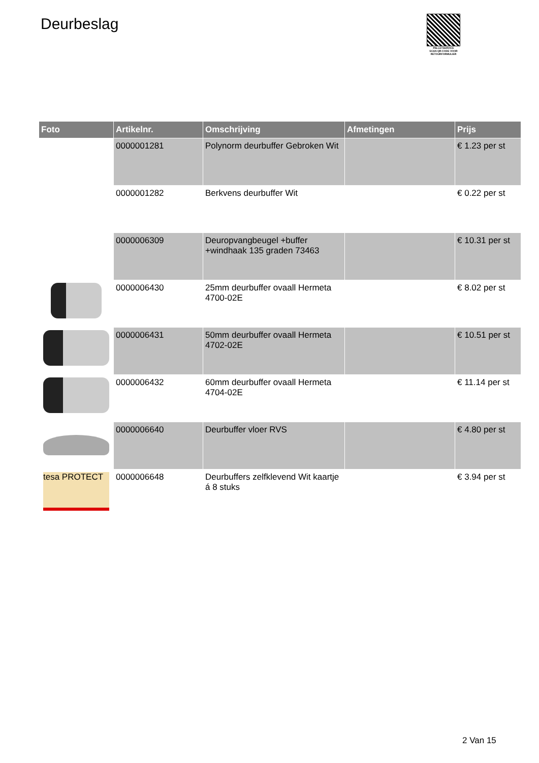Deurbeslag
PALLETSERVICE
SCAN QR-CODE VOOR RETOURFORMULIER
| Foto | Artikelnr. | Omschrijving | Afmetingen | Prijs |
| --- | --- | --- | --- | --- |
| | 0000001281 | Polynorm deurbuffer Gebroken Wit | | € 1.23 per st |
| | 0000001282 | Berkvens deurbuffer Wit | | € 0.22 per st |
| | 0000006309 | Deuropvangbeugel +buffer +windhaak 135 graden 73463 | | € 10.31 per st |
| | 0000006430 | 25mm deurbuffer ovaall Hermeta 4700-02E | | € 8.02 per st |
| | 0000006431 | 50mm deurbuffer ovaall Hermeta 4702-02E | | € 10.51 per st |
| | 0000006432 | 60mm deurbuffer ovaall Hermeta 4704-02E | | € 11.14 per st |
| | 0000006640 | Deurbuffer vloer RVS | | € 4.80 per st |
| tesa PROTECT | 0000006648 | Deurbuffers zelfklevend Wit kaartje á 8 stuks | | € 3.94 per st |
2 Van 15